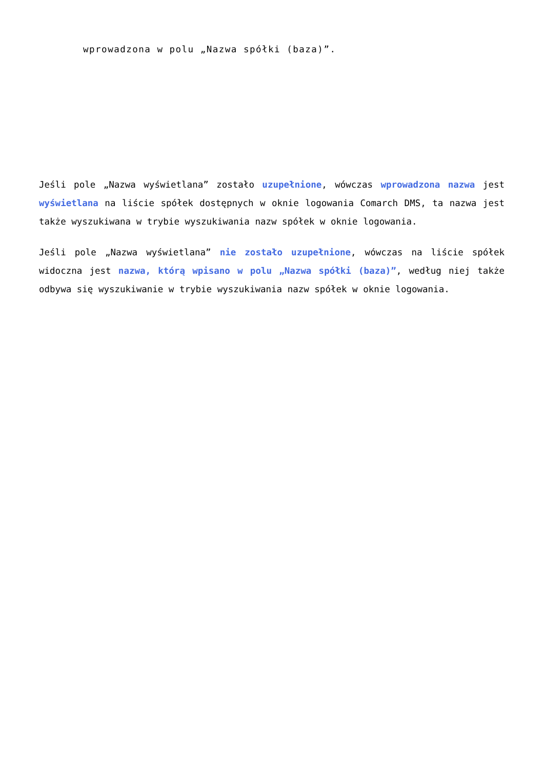wprowadzona w polu „Nazwa spółki (baza)”.
Jeśli pole „Nazwa wyświetlana” zostało uzupełnione, wówczas wprowadzona nazwa jest wyświetlana na liście spółek dostępnych w oknie logowania Comarch DMS, ta nazwa jest także wyszukiwana w trybie wyszukiwania nazw spółek w oknie logowania.
Jeśli pole „Nazwa wyświetlana” nie zostało uzupełnione, wówczas na liście spółek widoczna jest nazwa, którą wpisano w polu „Nazwa spółki (baza)”, według niej także odbywa się wyszukiwanie w trybie wyszukiwania nazw spółek w oknie logowania.